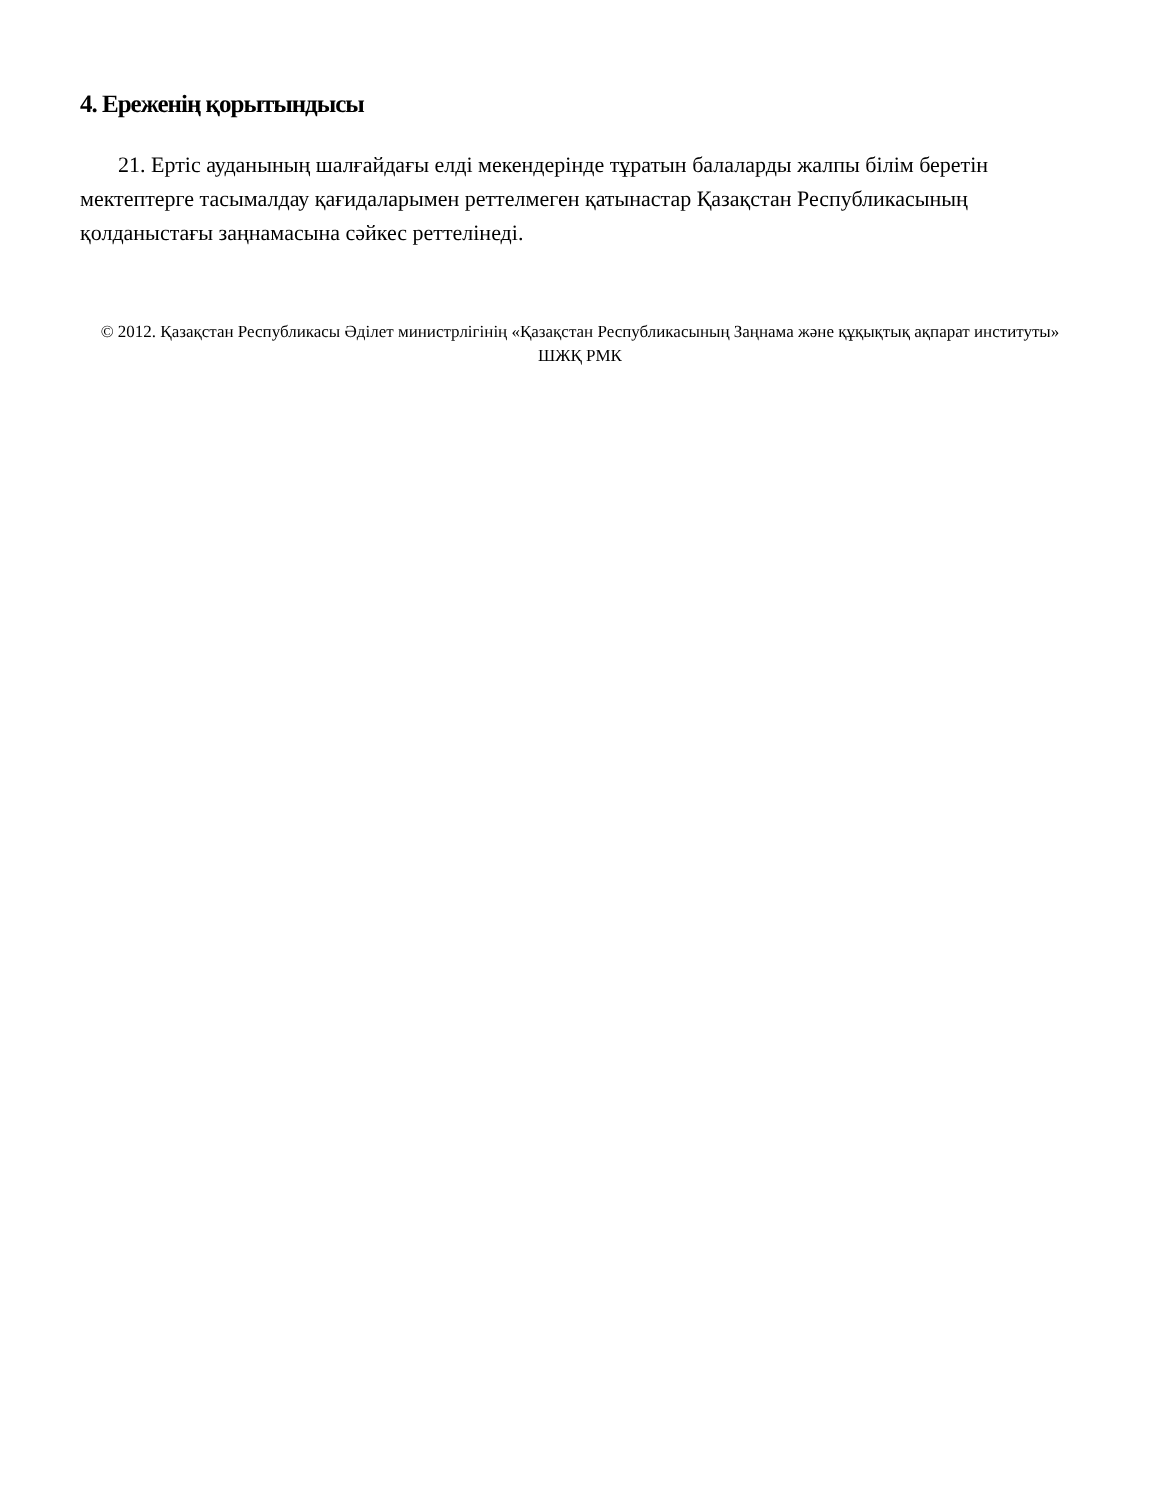4. Ереженің қорытындысы
21. Ертіс ауданының шалғайдағы елді мекендерінде тұратын балаларды жалпы білім беретін мектептерге тасымалдау қағидаларымен реттелмеген қатынастар Қазақстан Республикасының қолданыстағы заңнамасына сәйкес реттелінеді.
© 2012. Қазақстан Республикасы Әділет министрлігінің «Қазақстан Республикасының Заңнама және құқықтық ақпарат институты» ШЖҚ РМК